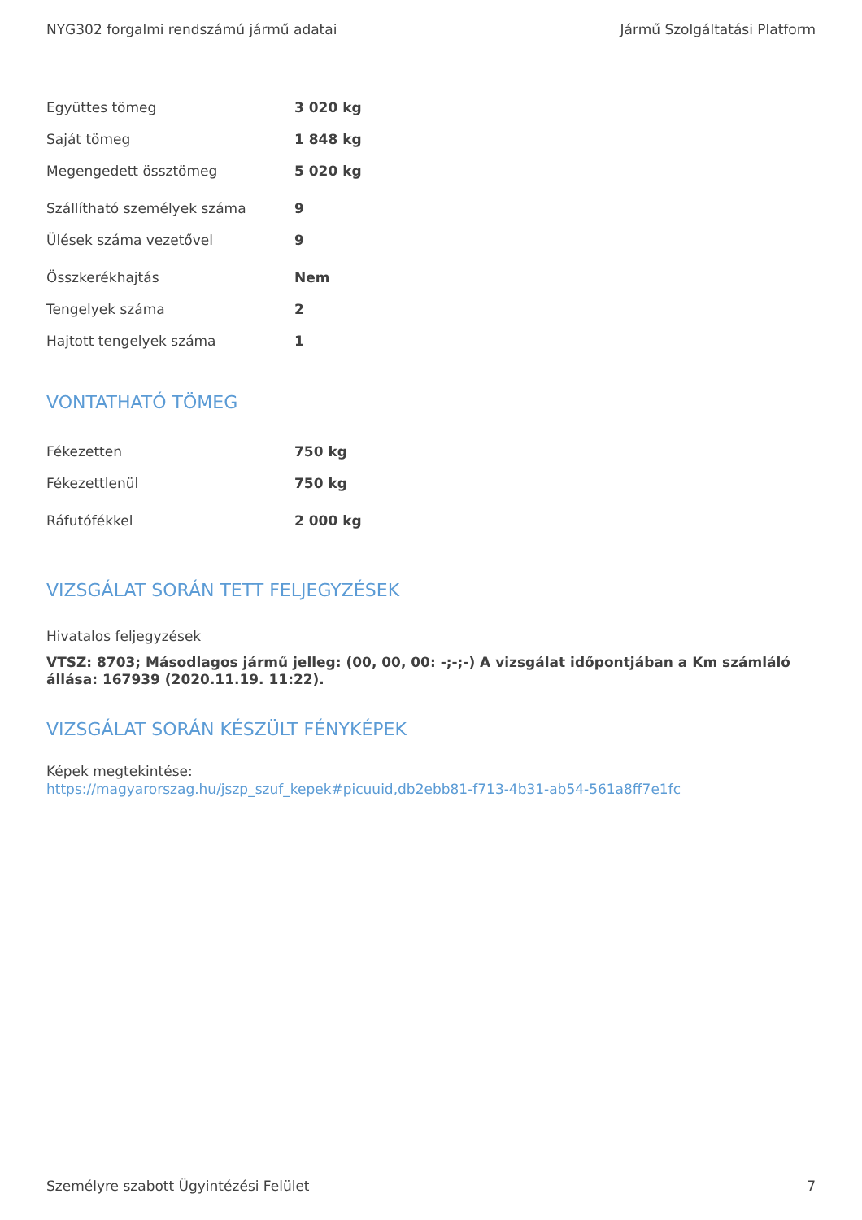NYG302 forgalmi rendszámú jármű adatai Jármű Szolgáltatási Platform
| Együttes tömeg | 3 020 kg |
| Saját tömeg | 1 848 kg |
| Megengedett össztömeg | 5 020 kg |
| Szállítható személyek száma | 9 |
| Ülések száma vezetővel | 9 |
| Összkerékhajtás | Nem |
| Tengelyek száma | 2 |
| Hajtott tengelyek száma | 1 |
VONTATHATÓ TÖMEG
| Fékezetten | 750 kg |
| Fékezettlenül | 750 kg |
| Ráfutófékkel | 2 000 kg |
VIZSGÁLAT SORÁN TETT FELJEGYZÉSEK
Hivatalos feljegyzések
VTSZ: 8703; Másodlagos jármű jelleg: (00, 00, 00: -;-;-) A vizsgálat időpontjában a Km számláló állása: 167939 (2020.11.19. 11:22).
VIZSGÁLAT SORÁN KÉSZÜLT FÉNYKÉPEK
Képek megtekintése:
https://magyarorszag.hu/jszp_szuf_kepek#picuuid,db2ebb81-f713-4b31-ab54-561a8ff7e1fc
Személyre szabott Ügyintézési Felület 7